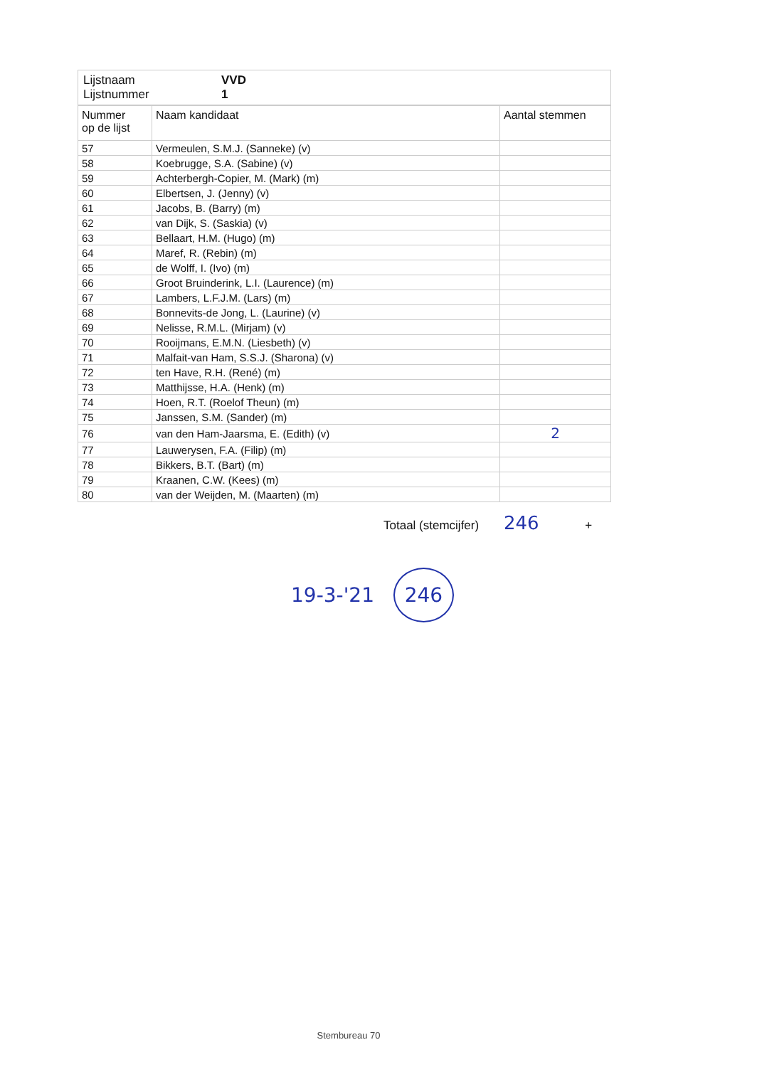| Lijstnaam Lijstnummer | VVD 1 |
| Nummer op de lijst | Naam kandidaat | Aantal stemmen |
| --- | --- | --- |
| 57 | Vermeulen, S.M.J. (Sanneke) (v) | |
| 58 | Koebrugge, S.A. (Sabine) (v) | |
| 59 | Achterbergh-Copier, M. (Mark) (m) | |
| 60 | Elbertsen, J. (Jenny) (v) | |
| 61 | Jacobs, B. (Barry) (m) | |
| 62 | van Dijk, S. (Saskia) (v) | |
| 63 | Bellaart, H.M. (Hugo) (m) | |
| 64 | Maref, R. (Rebin) (m) | |
| 65 | de Wolff, I. (Ivo) (m) | |
| 66 | Groot Bruinderink, L.I. (Laurence) (m) | |
| 67 | Lambers, L.F.J.M. (Lars) (m) | |
| 68 | Bonnevits-de Jong, L. (Laurine) (v) | |
| 69 | Nelisse, R.M.L. (Mirjam) (v) | |
| 70 | Rooijmans, E.M.N. (Liesbeth) (v) | |
| 71 | Malfait-van Ham, S.S.J. (Sharona) (v) | |
| 72 | ten Have, R.H. (René) (m) | |
| 73 | Matthijsse, H.A. (Henk) (m) | |
| 74 | Hoen, R.T. (Roelof Theun) (m) | |
| 75 | Janssen, S.M. (Sander) (m) | |
| 76 | van den Ham-Jaarsma, E. (Edith) (v) | 2 |
| 77 | Lauwerysen, F.A. (Filip) (m) | |
| 78 | Bikkers, B.T. (Bart) (m) | |
| 79 | Kraanen, C.W. (Kees) (m) | |
| 80 | van der Weijden, M. (Maarten) (m) | |
Totaal (stemcijfer) 246 +
19-3-'21 246
Stembureau 70